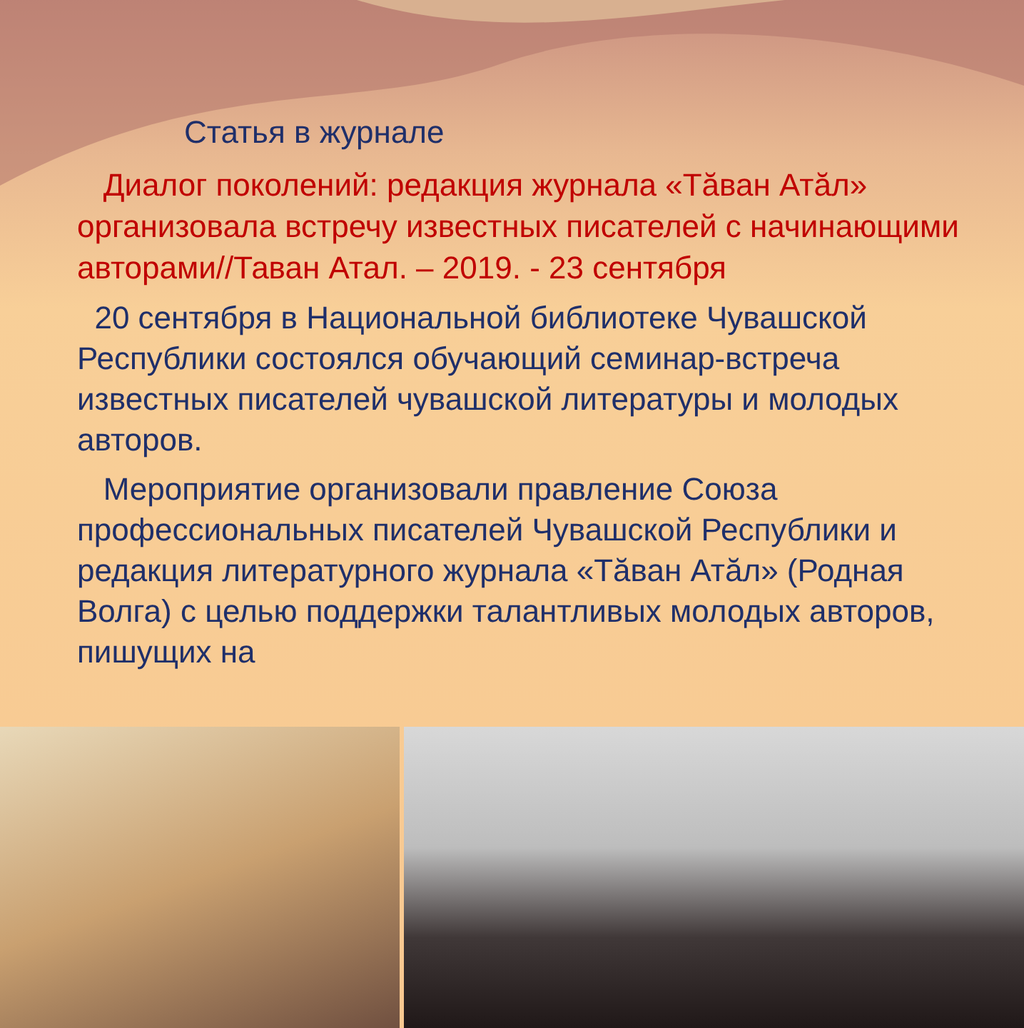Статья в журнале
Диалог поколений: редакция журнала «Тăван Атăл» организовала встречу известных писателей с начинающими авторами//Таван Атал. – 2019. - 23 сентября
20 сентября в Национальной библиотеке Чувашской Республики состоялся обучающий семинар-встреча известных писателей чувашской литературы и молодых авторов.
Мероприятие организовали правление Союза профессиональных писателей Чувашской Республики и редакция литературного журнала «Тăван Атăл» (Родная Волга) с целью поддержки талантливых молодых авторов, пишущих на